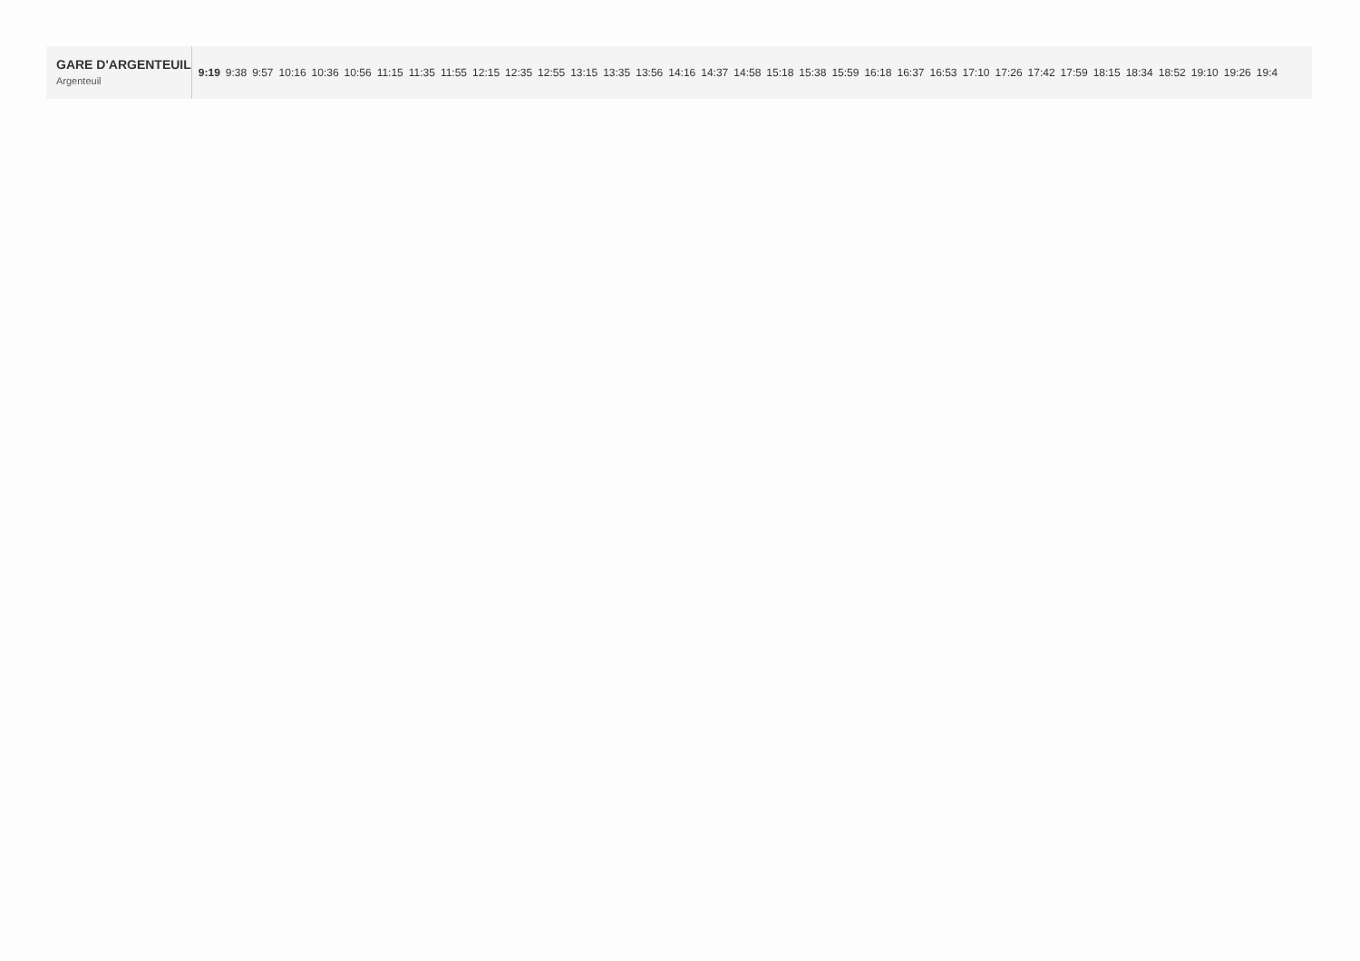| GARE D'ARGENTEUIL Argenteuil | 9:19 | 9:38 | 9:57 | 10:16 | 10:36 | 10:56 | 11:15 | 11:35 | 11:55 | 12:15 | 12:35 | 12:55 | 13:15 | 13:35 | 13:56 | 14:16 | 14:37 | 14:58 | 15:18 | 15:38 | 15:59 | 16:18 | 16:37 | 16:53 | 17:10 | 17:26 | 17:42 | 17:59 | 18:15 | 18:34 | 18:52 | 19:10 | 19:26 | 19:4 |